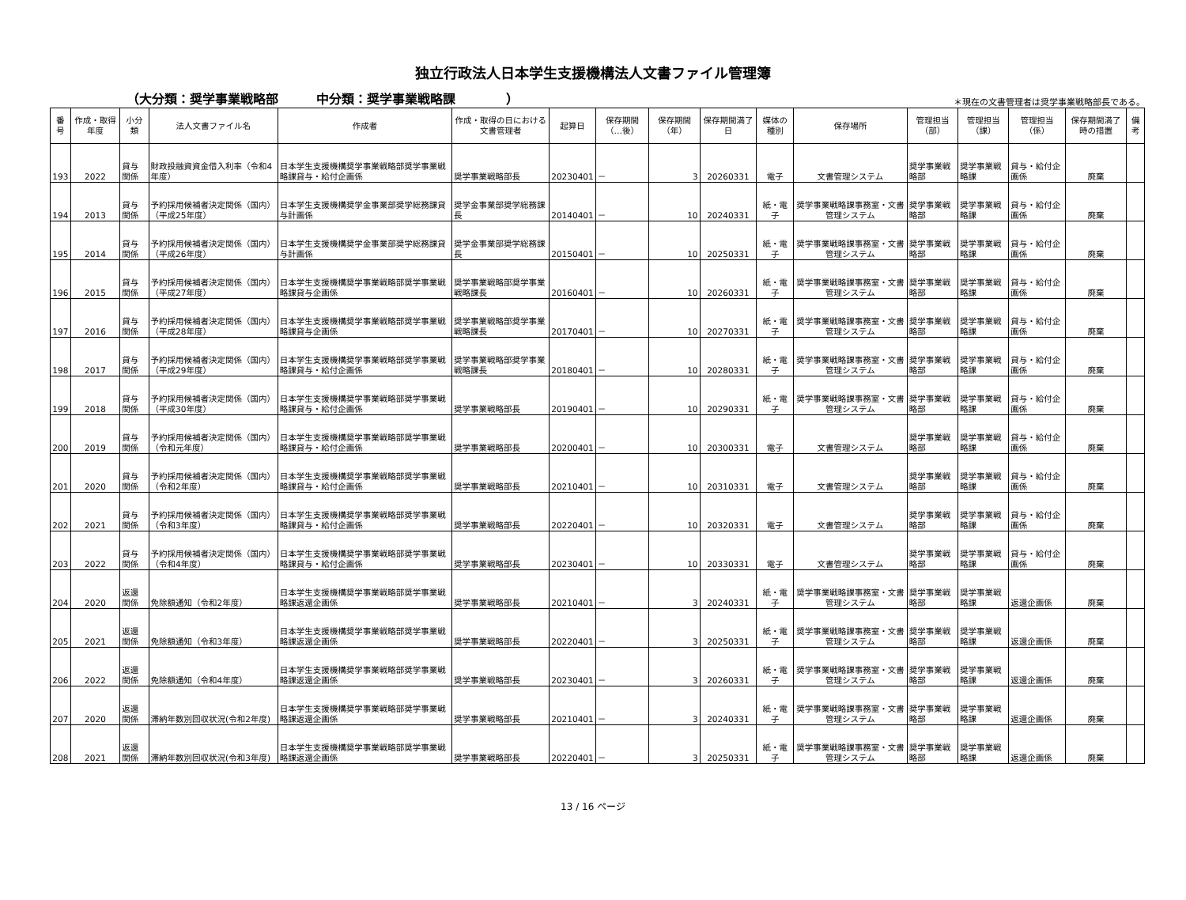独立行政法人日本学生支援機構法人文書ファイル管理簿
（大分類：奨学事業戦略部　　　中分類：奨学事業戦略課　　　　） ＊現在の文書管理者は奨学事業戦略部長である。
| 番号 | 作成・取得年度 | 小分類 | 法人文書ファイル名 | 作成者 | 作成・取得の日における文書管理者 | 起算日 | 保存期間（…後） | 保存期間（年） | 保存期間満了日 | 媒体の種別 | 保存場所 | 管理担当（部） | 管理担当（課） | 管理担当（係） | 保存期間満了時の措置 | 備考 |
| --- | --- | --- | --- | --- | --- | --- | --- | --- | --- | --- | --- | --- | --- | --- | --- | --- |
| 193 | 2022 | 貸与関係 | 財政投融資資金借入利率（令和4年度） | 日本学生支援機構奨学事業戦略部奨学事業戦略課貸与・給付企画係 | 奨学事業戦略部長 | 20230401 | － | 3 | 20260331 | 電子 | 文書管理システム | 奨学事業戦略部 | 奨学事業戦略課 | 貸与・給付企画係 | 廃棄 | |
| 194 | 2013 | 貸与関係 | 予約採用候補者決定関係（国内）（平成25年度） | 日本学生支援機構奨学金事業部奨学総務課貸与計画係 | 奨学金事業部奨学総務課長 | 20140401 | － | 10 | 20240331 | 紙・電子 | 奨学事業戦略課事務室・文書管理システム | 奨学事業戦略部 | 奨学事業戦略課 | 貸与・給付企画係 | 廃棄 | |
| 195 | 2014 | 貸与関係 | 予約採用候補者決定関係（国内）（平成26年度） | 日本学生支援機構奨学金事業部奨学総務課貸与計画係 | 奨学金事業部奨学総務課長 | 20150401 | － | 10 | 20250331 | 紙・電子 | 奨学事業戦略課事務室・文書管理システム | 奨学事業戦略部 | 奨学事業戦略課 | 貸与・給付企画係 | 廃棄 | |
| 196 | 2015 | 貸与関係 | 予約採用候補者決定関係（国内）（平成27年度） | 日本学生支援機構奨学事業戦略部奨学事業戦略課貸与企画係 | 奨学事業戦略部奨学事業戦略課長 | 20160401 | － | 10 | 20260331 | 紙・電子 | 奨学事業戦略課事務室・文書管理システム | 奨学事業戦略部 | 奨学事業戦略課 | 貸与・給付企画係 | 廃棄 | |
| 197 | 2016 | 貸与関係 | 予約採用候補者決定関係（国内）（平成28年度） | 日本学生支援機構奨学事業戦略部奨学事業戦略課貸与企画係 | 奨学事業戦略部奨学事業戦略課長 | 20170401 | － | 10 | 20270331 | 紙・電子 | 奨学事業戦略課事務室・文書管理システム | 奨学事業戦略部 | 奨学事業戦略課 | 貸与・給付企画係 | 廃棄 | |
| 198 | 2017 | 貸与関係 | 予約採用候補者決定関係（国内）（平成29年度） | 日本学生支援機構奨学事業戦略部奨学事業戦略課貸与・給付企画係 | 奨学事業戦略部奨学事業戦略課長 | 20180401 | － | 10 | 20280331 | 紙・電子 | 奨学事業戦略課事務室・文書管理システム | 奨学事業戦略部 | 奨学事業戦略課 | 貸与・給付企画係 | 廃棄 | |
| 199 | 2018 | 貸与関係 | 予約採用候補者決定関係（国内）（平成30年度） | 日本学生支援機構奨学事業戦略部奨学事業戦略課貸与・給付企画係 | 奨学事業戦略部長 | 20190401 | － | 10 | 20290331 | 紙・電子 | 奨学事業戦略課事務室・文書管理システム | 奨学事業戦略部 | 奨学事業戦略課 | 貸与・給付企画係 | 廃棄 | |
| 200 | 2019 | 貸与関係 | 予約採用候補者決定関係（国内）（令和元年度） | 日本学生支援機構奨学事業戦略部奨学事業戦略課貸与・給付企画係 | 奨学事業戦略部長 | 20200401 | － | 10 | 20300331 | 電子 | 文書管理システム | 奨学事業戦略部 | 奨学事業戦略課 | 貸与・給付企画係 | 廃棄 | |
| 201 | 2020 | 貸与関係 | 予約採用候補者決定関係（国内）（令和2年度） | 日本学生支援機構奨学事業戦略部奨学事業戦略課貸与・給付企画係 | 奨学事業戦略部長 | 20210401 | － | 10 | 20310331 | 電子 | 文書管理システム | 奨学事業戦略部 | 奨学事業戦略課 | 貸与・給付企画係 | 廃棄 | |
| 202 | 2021 | 貸与関係 | 予約採用候補者決定関係（国内）（令和3年度） | 日本学生支援機構奨学事業戦略部奨学事業戦略課貸与・給付企画係 | 奨学事業戦略部長 | 20220401 | － | 10 | 20320331 | 電子 | 文書管理システム | 奨学事業戦略部 | 奨学事業戦略課 | 貸与・給付企画係 | 廃棄 | |
| 203 | 2022 | 貸与関係 | 予約採用候補者決定関係（国内）（令和4年度） | 日本学生支援機構奨学事業戦略部奨学事業戦略課貸与・給付企画係 | 奨学事業戦略部長 | 20230401 | － | 10 | 20330331 | 電子 | 文書管理システム | 奨学事業戦略部 | 奨学事業戦略課 | 貸与・給付企画係 | 廃棄 | |
| 204 | 2020 | 返還関係 | 免除額通知（令和2年度） | 日本学生支援機構奨学事業戦略部奨学事業戦略課返還企画係 | 奨学事業戦略部長 | 20210401 | － | 3 | 20240331 | 紙・電子 | 奨学事業戦略課事務室・文書管理システム | 奨学事業戦略部 | 奨学事業戦略課 | 返還企画係 | 廃棄 | |
| 205 | 2021 | 返還関係 | 免除額通知（令和3年度） | 日本学生支援機構奨学事業戦略部奨学事業戦略課返還企画係 | 奨学事業戦略部長 | 20220401 | － | 3 | 20250331 | 紙・電子 | 奨学事業戦略課事務室・文書管理システム | 奨学事業戦略部 | 奨学事業戦略課 | 返還企画係 | 廃棄 | |
| 206 | 2022 | 返還関係 | 免除額通知（令和4年度） | 日本学生支援機構奨学事業戦略部奨学事業戦略課返還企画係 | 奨学事業戦略部長 | 20230401 | － | 3 | 20260331 | 紙・電子 | 奨学事業戦略課事務室・文書管理システム | 奨学事業戦略部 | 奨学事業戦略課 | 返還企画係 | 廃棄 | |
| 207 | 2020 | 返還関係 | 滞納年数別回収状況(令和2年度) | 日本学生支援機構奨学事業戦略部奨学事業戦略課返還企画係 | 奨学事業戦略部長 | 20210401 | － | 3 | 20240331 | 紙・電子 | 奨学事業戦略課事務室・文書管理システム | 奨学事業戦略部 | 奨学事業戦略課 | 返還企画係 | 廃棄 | |
| 208 | 2021 | 返還関係 | 滞納年数別回収状況(令和3年度) | 日本学生支援機構奨学事業戦略部奨学事業戦略課返還企画係 | 奨学事業戦略部長 | 20220401 | － | 3 | 20250331 | 紙・電子 | 奨学事業戦略課事務室・文書管理システム | 奨学事業戦略部 | 奨学事業戦略課 | 返還企画係 | 廃棄 | |
13 / 16 ページ